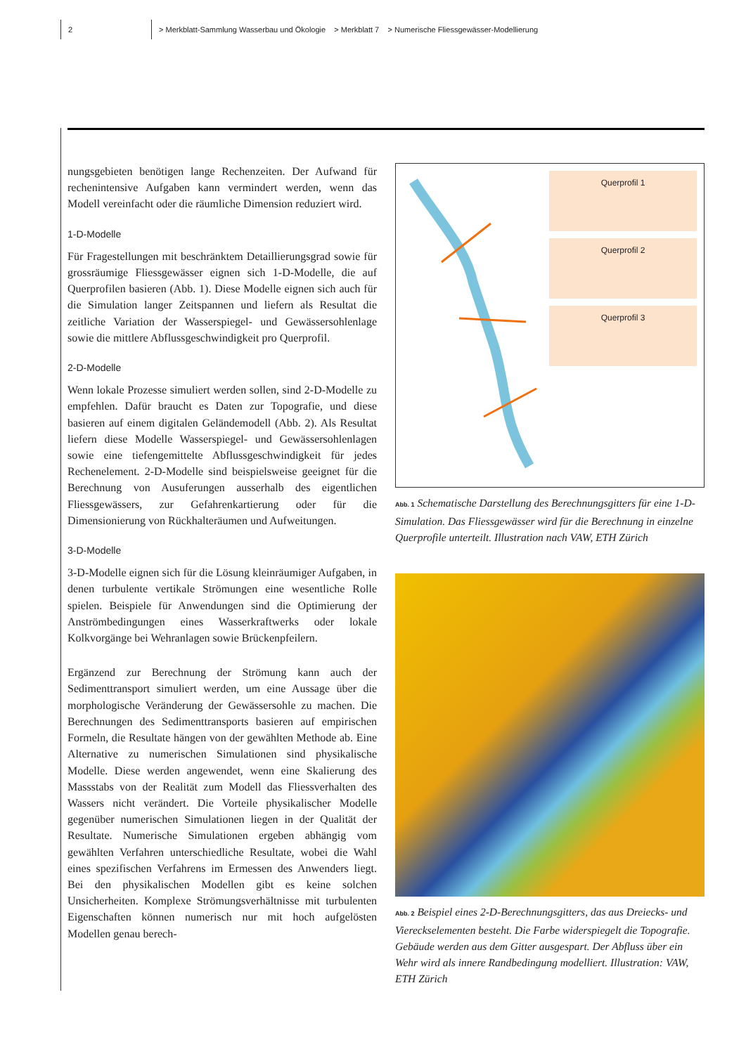2 > Merkblatt-Sammlung Wasserbau und Ökologie > Merkblatt 7 > Numerische Fliessgewässer-Modellierung
nungsgebieten benötigen lange Rechenzeiten. Der Aufwand für rechenintensive Aufgaben kann vermindert werden, wenn das Modell vereinfacht oder die räumliche Dimension reduziert wird.
1-D-Modelle
Für Fragestellungen mit beschränktem Detaillierungsgrad sowie für grossräumige Fliessgewässer eignen sich 1-D-Modelle, die auf Querprofilen basieren (Abb. 1). Diese Modelle eignen sich auch für die Simulation langer Zeitspannen und liefern als Resultat die zeitliche Variation der Wasserspiegel- und Gewässersohlenlage sowie die mittlere Abflussgeschwindigkeit pro Querprofil.
2-D-Modelle
Wenn lokale Prozesse simuliert werden sollen, sind 2-D-Modelle zu empfehlen. Dafür braucht es Daten zur Topografie, und diese basieren auf einem digitalen Geländemodell (Abb. 2). Als Resultat liefern diese Modelle Wasserspiegel- und Gewässersohlenlagen sowie eine tiefengemittelte Abflussgeschwindigkeit für jedes Rechenelement. 2-D-Modelle sind beispielsweise geeignet für die Berechnung von Ausuferungen ausserhalb des eigentlichen Fliessgewässers, zur Gefahrenkartierung oder für die Dimensionierung von Rückhalteräumen und Aufweitungen.
3-D-Modelle
3-D-Modelle eignen sich für die Lösung kleinräumiger Aufgaben, in denen turbulente vertikale Strömungen eine wesentliche Rolle spielen. Beispiele für Anwendungen sind die Optimierung der Anströmbedingungen eines Wasserkraftwerks oder lokale Kolkvorgänge bei Wehranlagen sowie Brückenpfeilern.
Ergänzend zur Berechnung der Strömung kann auch der Sedimenttransport simuliert werden, um eine Aussage über die morphologische Veränderung der Gewässersohle zu machen. Die Berechnungen des Sedimenttransports basieren auf empirischen Formeln, die Resultate hängen von der gewählten Methode ab. Eine Alternative zu numerischen Simulationen sind physikalische Modelle. Diese werden angewendet, wenn eine Skalierung des Massstabs von der Realität zum Modell das Fliessverhalten des Wassers nicht verändert. Die Vorteile physikalischer Modelle gegenüber numerischen Simulationen liegen in der Qualität der Resultate. Numerische Simulationen ergeben abhängig vom gewählten Verfahren unterschiedliche Resultate, wobei die Wahl eines spezifischen Verfahrens im Ermessen des Anwenders liegt. Bei den physikalischen Modellen gibt es keine solchen Unsicherheiten. Komplexe Strömungsverhältnisse mit turbulenten Eigenschaften können numerisch nur mit hoch aufgelösten Modellen genau berech-
Querprofil 1
Querprofil 2
Querprofil 3
Abb. 1 Schematische Darstellung des Berechnungsgitters für eine 1-D-Simulation. Das Fliessgewässer wird für die Berechnung in einzelne Querprofile unterteilt. Illustration nach VAW, ETH Zürich
Abb. 2 Beispiel eines 2-D-Berechnungsgitters, das aus Dreiecks- und Viereckselementen besteht. Die Farbe widerspiegelt die Topografie. Gebäude werden aus dem Gitter ausgespart. Der Abfluss über ein Wehr wird als innere Randbedingung modelliert. Illustration: VAW, ETH Zürich